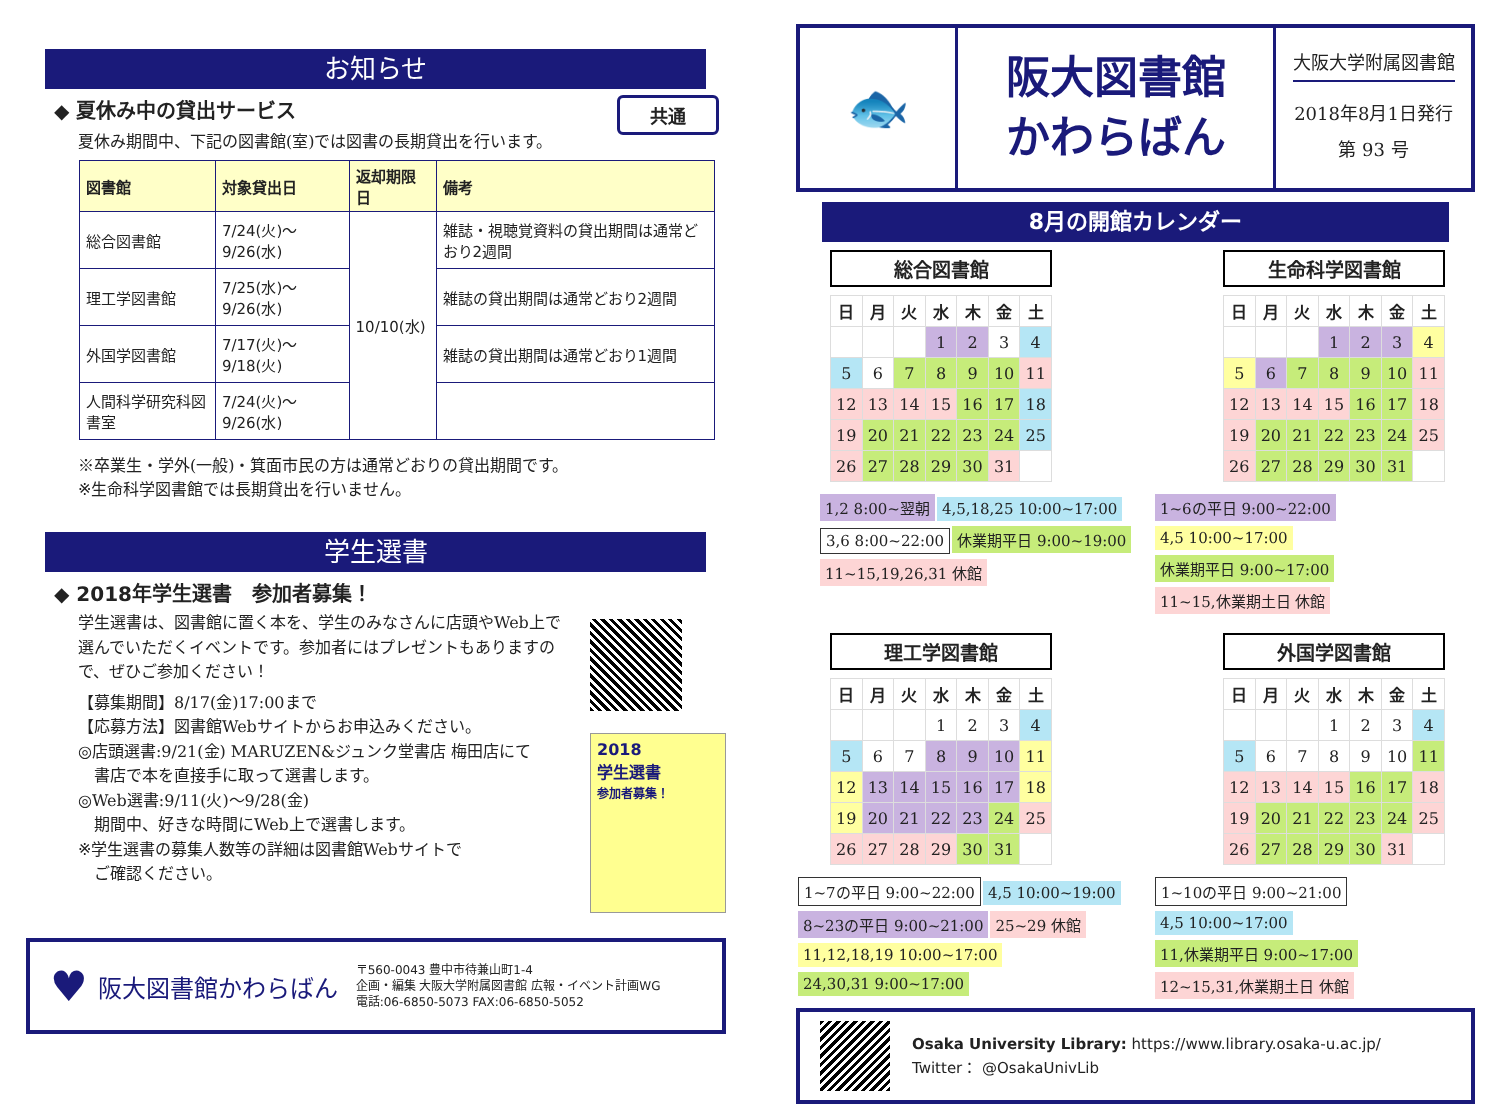お知らせ
◆ 夏休み中の貸出サービス 共通
夏休み期間中、下記の図書館(室)では図書の長期貸出を行います。
| 図書館 | 対象貸出日 | 返却期限日 | 備考 |
| --- | --- | --- | --- |
| 総合図書館 | 7/24(火)～9/26(水) | 10/10(水) | 雑誌・視聴覚資料の貸出期間は通常どおり2週間 |
| 理工学図書館 | 7/25(水)～9/26(水) | | 雑誌の貸出期間は通常どおり2週間 |
| 外国学図書館 | 7/17(火)～9/18(火) | | 雑誌の貸出期間は通常どおり1週間 |
| 人間科学研究科図書室 | 7/24(火)～9/26(水) | | |
※卒業生・学外(一般)・箕面市民の方は通常どおりの貸出期間です。
※生命科学図書館では長期貸出を行いません。
学生選書
◆ 2018年学生選書　参加者募集！
学生選書は、図書館に置く本を、学生のみなさんに店頭やWeb上で選んでいただくイベントです。参加者にはプレゼントもありますので、ぜひご参加ください！
【募集期間】8/17(金)17:00まで
【応募方法】図書館Webサイトからお申込みください。
◎店頭選書:9/21(金) MARUZEN&ジュンク堂書店 梅田店にて
　書店で本を直接手に取って選書します。
◎Web選書:9/11(火)～9/28(金)
　期間中、好きな時間にWeb上で選書します。
※学生選書の募集人数等の詳細は図書館Webサイトで
　ご確認ください。
2018
学生選書
参加者募集！
♥ 阪大図書館かわらばん 〒560-0043 豊中市待兼山町1-4
企画・編集 大阪大学附属図書館 広報・イベント計画WG
電話:06-6850-5073 FAX:06-6850-5052
🐟
阪大図書館
かわらばん
大阪大学附属図書館
2018年8月1日発行
第 93 号
8月の開館カレンダー
総合図書館
| 日 | 月 | 火 | 水 | 木 | 金 | 土 |
| --- | --- | --- | --- | --- | --- | --- |
| | | | 1 | 2 | 3 | 4 |
| 5 | 6 | 7 | 8 | 9 | 10 | 11 |
| 12 | 13 | 14 | 15 | 16 | 17 | 18 |
| 19 | 20 | 21 | 22 | 23 | 24 | 25 |
| 26 | 27 | 28 | 29 | 30 | 31 | |
生命科学図書館
| 日 | 月 | 火 | 水 | 木 | 金 | 土 |
| --- | --- | --- | --- | --- | --- | --- |
| | | | 1 | 2 | 3 | 4 |
| 5 | 6 | 7 | 8 | 9 | 10 | 11 |
| 12 | 13 | 14 | 15 | 16 | 17 | 18 |
| 19 | 20 | 21 | 22 | 23 | 24 | 25 |
| 26 | 27 | 28 | 29 | 30 | 31 | |
1,2 8:00~翌朝 4,5,18,25 10:00~17:00 3,6 8:00~22:00 休業期平日 9:00~19:00 11~15,19,26,31 休館
1~6の平日 9:00~22:00 4,5 10:00~17:00 休業期平日 9:00~17:00
11~15,休業期土日 休館
理工学図書館
| 日 | 月 | 火 | 水 | 木 | 金 | 土 |
| --- | --- | --- | --- | --- | --- | --- |
| | | | 1 | 2 | 3 | 4 |
| 5 | 6 | 7 | 8 | 9 | 10 | 11 |
| 12 | 13 | 14 | 15 | 16 | 17 | 18 |
| 19 | 20 | 21 | 22 | 23 | 24 | 25 |
| 26 | 27 | 28 | 29 | 30 | 31 | |
外国学図書館
| 日 | 月 | 火 | 水 | 木 | 金 | 土 |
| --- | --- | --- | --- | --- | --- | --- |
| | | | 1 | 2 | 3 | 4 |
| 5 | 6 | 7 | 8 | 9 | 10 | 11 |
| 12 | 13 | 14 | 15 | 16 | 17 | 18 |
| 19 | 20 | 21 | 22 | 23 | 24 | 25 |
| 26 | 27 | 28 | 29 | 30 | 31 | |
1~7の平日 9:00~22:00 4,5 10:00~19:00 8~23の平日 9:00~21:00 25~29 休館 11,12,18,19 10:00~17:00 24,30,31 9:00~17:00
1~10の平日 9:00~21:00 4,5 10:00~17:00 11,休業期平日 9:00~17:00
12~15,31,休業期土日 休館
Osaka University Library: https://www.library.osaka-u.ac.jp/
Twitter： @OsakaUnivLib